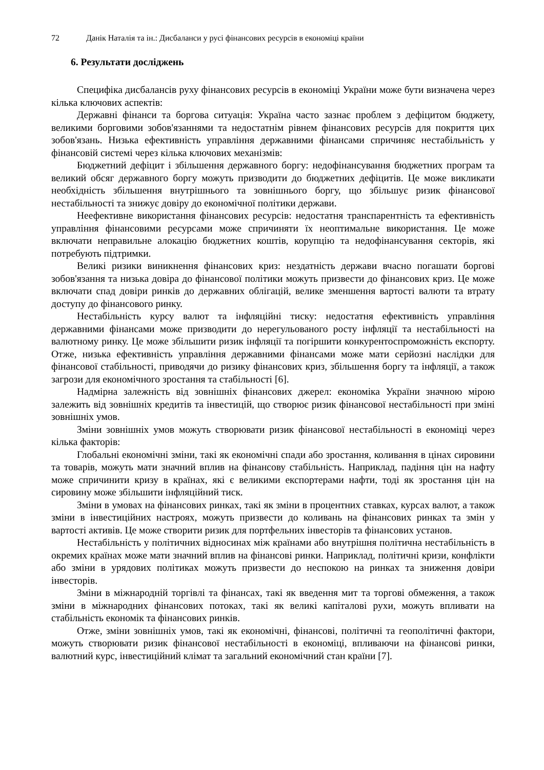72 Данік Наталія та ін.: Дисбаланси у русі фінансових ресурсів в економіці країни
6. Результати досліджень
Специфіка дисбалансів руху фінансових ресурсів в економіці України може бути визначена через кілька ключових аспектів:
Державні фінанси та боргова ситуація: Україна часто зазнає проблем з дефіцитом бюджету, великими борговими зобов'язаннями та недостатнім рівнем фінансових ресурсів для покриття цих зобов'язань. Низька ефективність управління державними фінансами спричиняє нестабільність у фінансовій системі через кілька ключових механізмів:
Бюджетний дефіцит і збільшення державного боргу: недофінансування бюджетних програм та великий обсяг державного боргу можуть призводити до бюджетних дефіцитів. Це може викликати необхідність збільшення внутрішнього та зовнішнього боргу, що збільшує ризик фінансової нестабільності та знижує довіру до економічної політики держави.
Неефективне використання фінансових ресурсів: недостатня транспарентність та ефективність управління фінансовими ресурсами може спричиняти їх неоптимальне використання. Це може включати неправильне алокацію бюджетних коштів, корупцію та недофінансування секторів, які потребують підтримки.
Великі ризики виникнення фінансових криз: нездатність держави вчасно погашати боргові зобов'язання та низька довіра до фінансової політики можуть призвести до фінансових криз. Це може включати спад довіри ринків до державних облігацій, велике зменшення вартості валюти та втрату доступу до фінансового ринку.
Нестабільність курсу валют та інфляційні тиску: недостатня ефективність управління державними фінансами може призводити до нерегульованого росту інфляції та нестабільності на валютному ринку. Це може збільшити ризик інфляції та погіршити конкурентоспроможність експорту. Отже, низька ефективність управління державними фінансами може мати серйозні наслідки для фінансової стабільності, приводячи до ризику фінансових криз, збільшення боргу та інфляції, а також загрози для економічного зростання та стабільності [6].
Надмірна залежність від зовнішніх фінансових джерел: економіка України значною мірою залежить від зовнішніх кредитів та інвестицій, що створює ризик фінансової нестабільності при зміні зовнішніх умов.
Зміни зовнішніх умов можуть створювати ризик фінансової нестабільності в економіці через кілька факторів:
Глобальні економічні зміни, такі як економічні спади або зростання, коливання в цінах сировини та товарів, можуть мати значний вплив на фінансову стабільність. Наприклад, падіння цін на нафту може спричинити кризу в країнах, які є великими експортерами нафти, тоді як зростання цін на сировину може збільшити інфляційний тиск.
Зміни в умовах на фінансових ринках, такі як зміни в процентних ставках, курсах валют, а також зміни в інвестиційних настроях, можуть призвести до коливань на фінансових ринках та змін у вартості активів. Це може створити ризик для портфельних інвесторів та фінансових установ.
Нестабільність у політичних відносинах між країнами або внутрішня політична нестабільність в окремих країнах може мати значний вплив на фінансові ринки. Наприклад, політичні кризи, конфлікти або зміни в урядових політиках можуть призвести до неспокою на ринках та зниження довіри інвесторів.
Зміни в міжнародній торгівлі та фінансах, такі як введення мит та торгові обмеження, а також зміни в міжнародних фінансових потоках, такі як великі капіталові рухи, можуть впливати на стабільність економік та фінансових ринків.
Отже, зміни зовнішніх умов, такі як економічні, фінансові, політичні та геополітичні фактори, можуть створювати ризик фінансової нестабільності в економіці, впливаючи на фінансові ринки, валютний курс, інвестиційний клімат та загальний економічний стан країни [7].